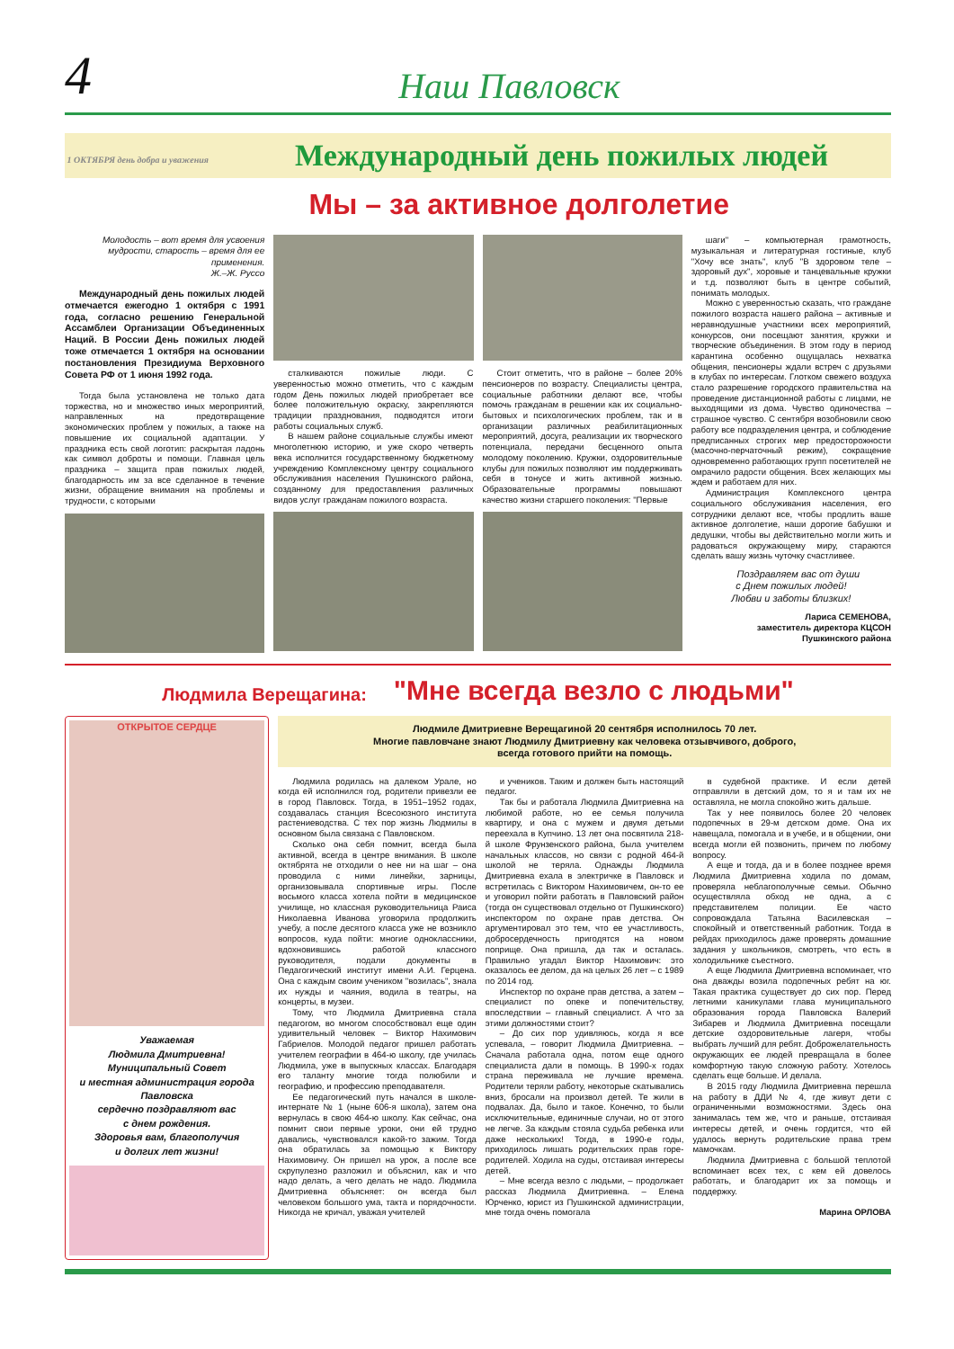4
Наш Павловск
1 ОКТЯБРЯ день добра и уважения
Международный день пожилых людей
Мы – за активное долголетие
Молодость – вот время для усвоения мудрости, старость – время для ее применения.
Ж.–Ж. Руссо
Международный день пожилых людей отмечается ежегодно 1 октября с 1991 года, согласно решению Генеральной Ассамблеи Организации Объединенных Наций. В России День пожилых людей тоже отмечается 1 октября на основании постановления Президиума Верховного Совета РФ от 1 июня 1992 года.
Тогда была установлена не только дата торжества, но и множество иных мероприятий, направленных на предотвращение экономических проблем у пожилых, а также на повышение их социальной адаптации. У праздника есть свой логотип: раскрытая ладонь как символ доброты и помощи. Главная цель праздника – защита прав пожилых людей, благодарность им за все сделанное в течение жизни, обращение внимания на проблемы и трудности, с которыми
сталкиваются пожилые люди. С уверенностью можно отметить, что с каждым годом День пожилых людей приобретает все более положительную окраску, закрепляются традиции празднования, подводятся итоги работы социальных служб.
В нашем районе социальные службы имеют многолетнюю историю, и уже скоро четверть века исполнится государственному бюджетному учреждению Комплексному центру социального обслуживания населения Пушкинского района, созданному для предоставления различных видов услуг гражданам пожилого возраста.
Стоит отметить, что в районе – более 20% пенсионеров по возрасту. Специалисты центра, социальные работники делают все, чтобы помочь гражданам в решении как их социально-бытовых и психологических проблем, так и в организации различных реабилитационных мероприятий, досуга, реализации их творческого потенциала, передачи бесценного опыта молодому поколению. Кружки, оздоровительные клубы для пожилых позволяют им поддерживать себя в тонусе и жить активной жизнью. Образовательные программы повышают качество жизни старшего поколения: "Первые
шаги" – компьютерная грамотность, музыкальная и литературная гостиные, клуб "Хочу все знать", клуб "В здоровом теле – здоровый дух", хоровые и танцевальные кружки и т.д. позволяют быть в центре событий, понимать молодых.
Можно с уверенностью сказать, что граждане пожилого возраста нашего района – активные и неравнодушные участники всех мероприятий, конкурсов, они посещают занятия, кружки и творческие объединения. В этом году в период карантина особенно ощущалась нехватка общения, пенсионеры ждали встреч с друзьями в клубах по интересам. Глотком свежего воздуха стало разрешение городского правительства на проведение дистанционной работы с лицами, не выходящими из дома. Чувство одиночества – страшное чувство. С сентября возобновили свою работу все подразделения центра, и соблюдение предписанных строгих мер предосторожности (масочно-перчаточный режим), сокращение одновременно работающих групп посетителей не омрачило радости общения. Всех желающих мы ждем и работаем для них.
Администрация Комплексного центра социального обслуживания населения, его сотрудники делают все, чтобы продлить ваше активное долголетие, наши дорогие бабушки и дедушки, чтобы вы действительно могли жить и радоваться окружающему миру, стараются сделать вашу жизнь чуточку счастливее.
Поздравляем вас от души
с Днем пожилых людей!
Любви и заботы близких!
Лариса СЕМЕНОВА,
заместитель директора КЦСОН
Пушкинского района
Людмила Верещагина: "Мне всегда везло с людьми"
ОТКРЫТОЕ СЕРДЦЕ
Уважаемая
Людмила Дмитриевна!
Муниципальный Совет
и местная администрация города Павловска
сердечно поздравляют вас
с днем рождения.
Здоровья вам, благополучия
и долгих лет жизни!
Людмиле Дмитриевне Верещагиной 20 сентября исполнилось 70 лет.
Многие павловчане знают Людмилу Дмитриевну как человека отзывчивого, доброго,
всегда готового прийти на помощь.
Людмила родилась на далеком Урале, но когда ей исполнился год, родители привезли ее в город Павловск. Тогда, в 1951–1952 годах, создавалась станция Всесоюзного института растениеводства. С тех пор жизнь Людмилы в основном была связана с Павловском.
Сколько она себя помнит, всегда была активной, всегда в центре внимания. В школе октябрята не отходили о нее ни на шаг – она проводила с ними линейки, зарницы, организовывала спортивные игры. После восьмого класса хотела пойти в медицинское училище, но классная руководительница Раиса Николаевна Иванова уговорила продолжить учебу, а после десятого класса уже не возникло вопросов, куда пойти: многие одноклассники, вдохновившись работой классного руководителя, подали документы в Педагогический институт имени А.И. Герцена. Она с каждым своим учеником "возилась", знала их нужды и чаяния, водила в театры, на концерты, в музеи.
Тому, что Людмила Дмитриевна стала педагогом, во многом способствовал еще один удивительный человек – Виктор Нахимович Габриелов. Молодой педагог пришел работать учителем географии в 464-ю школу, где училась Людмила, уже в выпускных классах. Благодаря его таланту многие тогда полюбили и географию, и профессию преподавателя.
Ее педагогический путь начался в школе-интернате № 1 (ныне 606-я школа), затем она вернулась в свою 464-ю школу. Как сейчас, она помнит свои первые уроки, они ей трудно давались, чувствовался какой-то зажим. Тогда она обратилась за помощью к Виктору Нахимовичу. Он пришел на урок, а после все скрупулезно разложил и объяснил, как и что надо делать, а чего делать не надо. Людмила Дмитриевна объясняет: он всегда был человеком большого ума, такта и порядочности. Никогда не кричал, уважая учителей
и учеников. Таким и должен быть настоящий педагог.
Так бы и работала Людмила Дмитриевна на любимой работе, но ее семья получила квартиру, и она с мужем и двумя детьми переехала в Купчино. 13 лет она посвятила 218-й школе Фрунзенского района, была учителем начальных классов, но связи с родной 464-й школой не теряла. Однажды Людмила Дмитриевна ехала в электричке в Павловск и встретилась с Виктором Нахимовичем, он-то ее и уговорил пойти работать в Павловский район (тогда он существовал отдельно от Пушкинского) инспектором по охране прав детства. Он аргументировал это тем, что ее участливость, добросердечность пригодятся на новом поприще. Она пришла, да так и осталась. Правильно угадал Виктор Нахимович: это оказалось ее делом, да на целых 26 лет – с 1989 по 2014 год.
Инспектор по охране прав детства, а затем – специалист по опеке и попечительству, впоследствии – главный специалист. А что за этими должностями стоит?
– До сих пор удивляюсь, когда я все успевала, – говорит Людмила Дмитриевна. – Сначала работала одна, потом еще одного специалиста дали в помощь. В 1990-х годах страна переживала не лучшие времена. Родители теряли работу, некоторые скатывались вниз, бросали на произвол детей. Те жили в подвалах. Да, было и такое. Конечно, то были исключительные, единичные случаи, но от этого не легче. За каждым стояла судьба ребенка или даже нескольких! Тогда, в 1990-е годы, приходилось лишать родительских прав горе-родителей. Ходила на суды, отстаивая интересы детей.
– Мне всегда везло с людьми, – продолжает рассказ Людмила Дмитриевна. – Елена Юрченко, юрист из Пушкинской администрации, мне тогда очень помогала
в судебной практике. И если детей отправляли в детский дом, то я и там их не оставляла, не могла спокойно жить дальше.
Так у нее появилось более 20 человек подопечных в 29-м детском доме. Она их навещала, помогала и в учебе, и в общении, они всегда могли ей позвонить, причем по любому вопросу.
А еще и тогда, да и в более позднее время Людмила Дмитриевна ходила по домам, проверяла неблагополучные семьи. Обычно осуществляла обход не одна, а с представителем полиции. Ее часто сопровождала Татьяна Василевская – спокойный и ответственный работник. Тогда в рейдах приходилось даже проверять домашние задания у школьников, смотреть, что есть в холодильнике съестного.
А еще Людмила Дмитриевна вспоминает, что она дважды возила подопечных ребят на юг. Такая практика существует до сих пор. Перед летними каникулами глава муниципального образования города Павловска Валерий Зибарев и Людмила Дмитриевна посещали детские оздоровительные лагеря, чтобы выбрать лучший для ребят. Доброжелательность окружающих ее людей превращала в более комфортную такую сложную работу. Хотелось сделать еще больше. И делала.
В 2015 году Людмила Дмитриевна перешла на работу в ДДИ № 4, где живут дети с ограниченными возможностями. Здесь она занималась тем же, что и раньше, отстаивая интересы детей, и очень гордится, что ей удалось вернуть родительские права трем мамочкам.
Людмила Дмитриевна с большой теплотой вспоминает всех тех, с кем ей довелось работать, и благодарит их за помощь и поддержку.
Марина ОРЛОВА